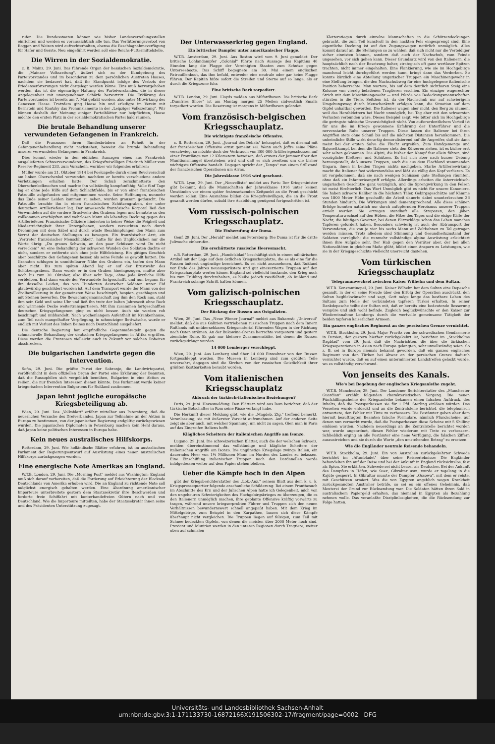rufen. Die Bundesstaaten können wie bisher Landesverteilungsstellen einrichten und werden es voraussichtlich alle tun. Das Verfütterungsverbot von Roggen und Weizen wird aufrechterhalten, ebenso die Beschlagnahmeverfügung für Hafer und Gerste. Neu eingeführt werden soll eine Reichs-Futtermittelstelle.
Die Wirren in der Sozialdemokratie.
c. B. Mainz, 29. Juni. Das führende Organ der hessischen Sozialdemokratie, die „Mainzer Volkszeitung", äußert sich zu der Kundgebung des Parteivorstandes und im besonderen zu dem persönlichen Austreten Haases, nachdem sie bedauert hat, daß ihr Standpunkt infolge des Verbots der Friedenserörterungen nicht dargelegt werden könne. Eins muß hervorgehoben werden, das ist die eigenartige Haltung des Parteivorstandes, die in dieser Angelegenheit mit unangenehmer Schärfe hervortritt. Die Erklärung des Parteivorstandes ist bereits am 7. Mai gefaßt worden, also unter Mitwirkung des Genossen Haase. Trotzdem ging Haase hin und erledigte im Verein mit Bernstein und Kautsky das Pronunziamento in der „Leipziger Volkszeitung". Wir können deshalb der Meinung einiger Parteiblätter nur beipflichten, Haase möchte den ersten Platz in der sozialdemokratischen Partei bald räumen.
Die brutale Behandlung unserer verwundeten Gefangenen in Frankreich.
Daß die Franzosen ihren Bundesbrüdern an Roheit in der Gefangenenbehandlung nicht nachstehen, beweist die brutale Behandlung unserer verwundeten Gefangenen in Frankreich.
Dies kommt wieder in den eidlichen Aussagen eines aus Frankreich ausgelieferten Schwerverwundeten, des Kriegsfreiwilligen Friedrich Müller vom Reserve-Regiment 233, zum Vorschein, worüber wir folgendes erfahren:
Müller wurde am 21. Oktober 1914 bei Poelcapelle durch einen Revolverschuß am linken Oberschenkel verwundet, nachdem er bereits verschiedene andere Verletzungen erhalten hatte. Der Schuß zerschmetterte den Oberschenkelknochen und machte ihn vollständig kampfunfähig. Volle fünf Tage lag er ohne jede Hilfe auf dem Schlachtfelde, bis er von einer französischen Patrouille aufgefunden und mitgenommen wurde. Seine Hoffnungen, nunmehr das Ende seiner Leiden kommen zu sehen, wurden grausam getäuscht. Die Patrouille brachte ihn in einen französischen Schützengraben, der unter deutschem Artilleriefeuer lag. Der anwesende französische Korporal ließ den Verwundeten auf die vordere Brustwehr des Grabens legen und benutzte so den vollkommen erschöpften und wehrlosen Mann als lebendige Deckung gegen das Artilleriefeuer. Französische Offiziere hinderten in keiner Weise die Feigheit und Niederträchtigkeit ihrer Untergebenen, sondern versuchten noch durch Drohungen mit dem Säbel und durch wüste Beschimpfungen den Mann zum Verrat der deutschen Stellungen zu bewegen. Ein französischer Arzt, ein „Vertreter französischer Menschlichkeit", hatte für den Unglücklichen nur die Worte übrig: „Du graues Schwein, an den paar Schüssen wirst Du nicht verrecken!" An eine Behandlung der schweren Wunden des Soldaten dachte er nicht, sondern er entfernte sich ohne jede Hilfeleistung. Ein gütiges Geschick aber beschützte den Gefangenen besser, als seine Feinde es gewollt hatten. Die Granaten schlugen in unmittelbarer Nähe des Grabens ein, trafen den Mann aber nicht. Bis zum späten Abend lag er auf der Brustwehr des Schützengrabens. Dann wurde er in den Graben hineingezogen, mußte aber noch bis zum 30. Oktober, also über acht Tage, ohne jede ärztliche Hilfe verbleiben. Erst dann wurde der Verwundete fortgeschafft, und nun begann für ihn dasselbe Leiden, das von Hunderten deutscher Soldaten unter Eid glaubwürdig geschildert worden ist. Auf dem Transport wurde der Mann von der Zivilbevölkerung in der gemeinsten Weise beschimpft, bespien, geschlagen und mit Steinen beworfen. Die Bewachungsmannschaft zog ihm den Rock aus, stahl ihm sein Geld und seine Uhr und ließ ihn trotz der kalten Jahreszeit ohne Rock und wärmende Decke weitertransportieren. Mit ihm zusammen fortgeschafften deutschen Kriegsgefangenen ging es nicht besser. Auch sie wurden roh beschimpft und mißhandelt. Nach wochenlangem Aufenthalt im Krankenhause, zum Teil nach mangelhafter Verpflegung, in schmutziger Bettwäsche, wurde er endlich mit Verlust des linken Beines nach Deutschland ausgeliefert.
Die deutsche Regierung hat empfindliche Gegenmaßregeln gegen die schmachvolle Behandlung der deutschen Kriegsgefangenen in Afrika ergriffen. Diese werden die Franzosen vielleicht auch in Zukunft vor solchen Roheiten abschrecken.
Die bulgarischen Landwirte gegen die Intervention.
Sofia, 29. Juni. Die größte Partei der Sobranje, die Landwirtepartei, veröffentlicht in dem offiziellen Organ der Partei eine Erklärung der Beamten, daß die Russophilen sich vergeblich bemühen, Bulgarien in eine Aktion zu reißen, die nur fremden Interessen dienen könnte. Das Parlament werde keiner kriegerischen Intervention Bulgariens für Rußland zustimmen.
Japan lehnt jegliche europäische Kriegsbeteiligung ab.
Wien, 29. Juni. Das „Volksblatt" erfährt mittelbar aus Petersburg, daß die neuerlichen Versuche des Dreiverbandes, Japan zur Teilnahme an der Aktion in Europa zu bestimmen, von der japanischen Regierung endgültig zurückgewiesen wurden. Die japanischen Diplomaten in Petersburg machen kein Hehl daraus, daß Japan keine politischen Interessen in Europa habe.
Kein neues australisches Hilfskorps.
Rotterdam, 29. Juni. Wie holländische Blätter erfahren, ist im australischen Parlament der Regierungsentwurf auf Ausrüstung eines neuen australischen Hilfskorps zurückgezogen worden.
Eine energische Note Amerikas an England.
W.T.B. London, 29. Juni. Die „Morning Post" meldet aus Washington: England muß sich darauf vorbereiten, daß die Forderung auf Erleichterung der Blockade Deutschlands von Amerika erhoben wird. Die an England zu richtende Note soll möglichst energisch gehalten werden. Eine Abordnung amerikanischer Importeure unterbreitete gestern dem Staatssekretär ihre Beschwerden und forderte freie Schiffahrt mit konterbandefreien Gütern nach und von Deutschland. Wie die Importeure mitteilten, habe der Staatssekretär ihnen seine und des Präsidenten Unterstützung zugesagt.
Der Unterwasserkrieg gegen England.
Ein britischer Dampfer unter amerikanischer Flagge.
W.T.B. Amsterdam, 29. Juni. Aus Boston wird vom 9. Juni gemeldet: Der britische Lohlandampfer „Colonial" führte nach Aussage des Kapitäns 40 Stunden lang die Flagge der Vereinigten Staaten zum Schutze gegen Unterseeboote. Das Schiff begegnete am 30. Mai einem englischen Patrouillenboot, das ihm befahl, entweder eine neutrale oder gar keine Flagge führen. Der Kapitän hißte sofort die Streifen und Sterne auf so lange, als er durch die Kriegszone fuhr.
Eine britische Bark torpediert.
W.T.B. London, 29. Juni. Lloyds melden aus Milfordhaven: Die britische Bark „Dumfries Shore" ist am Montag morgen 25 Meilen südwestlich Smalls torpediert worden. Die Besatzung ist morgens in Milfordhaven gelandet.
Vom französisch-belgischen Kriegsschauplatz.
Die wichtigste französische Offensive.
c. B. Rotterdam, 29. Juni. „Journal des Debats" behauptet, daß es diesmal mit der französischen Offensive ernst gemeint sei. Wenn auch Joffre seine Pläne verschwieg, so möchte doch der Verbrauch von 300 000 Artilleriegeschossen auf einer Frontlänge von 12 Kilometern beweisen, daß erstens der Jammer über den Munitionsmangel übertrieben wird und daß es sich zweitens um die bisher wichtigste Offensive handelt. Dagegen spricht der „Temps" von einem Stillstand der französischen Operationen um Arras.
Die Jahresklasse 1916 wird geschont.
W.T.B. Lyon, 29. Juni. Der „Nouvelliste" meldet aus Paris: Der Kriegsminister gibt bekannt, daß die Mannschaften der Jahresklasse 1916 unter keinen Umständen vor einem später festzusetzenden Zeitpunkt an die Front geschickt werden sollen. Eine Ausnahme bilden die Kriegsfreiwilligen, die an die Front gesandt werden dürfen, sobald ihre Ausbildung genügend fortgeschritten ist.
Vom russisch-polnischen Kriegsschauplatz.
Die Einberufung der Duma.
Genf, 29. Juni. Der „Herald" meldet aus Petersburg: Die Duma ist für die dritte Juliwoche einberufen.
Die erschütterte russische Heeresmacht.
c.B. Rotterdam, 29. Juni. „Handelsblad" beschäftigt sich in einem militärischen Artikel mit der Lage auf dem östlichen Kriegsschauplatze, die es als eine für die Russen äußerst ungünstige bezeichnet. Es sei nicht anzunehmen, daß Rußland vor Ende des Jahres neuausgerüstete und gut einexerzierte Truppen auf den Kriegsschauplatz werfen könne. England sei vielleicht imstande, den Krieg noch bis zum Frühling durchzuhalten, es bleibe jedoch zweifelhaft, ob Rußland und Frankreich solange Schritt halten können.
Vom galizisch-polnischen Kriegsschauplatz.
Der Rückzug der Russen aus Ostgalizien.
Wien, 29. Juni. Das „Neue Wiener Journal" meldet aus Bukarest: „Universul" meldet, daß die aus Galizien vertriebenen russischen Truppen nach dem Innern Rußlands mit unübersehbares Kriegsmaterial führenden Wagen in der Richtung nach Osten strömen. An der Bukowina-Grenze herrschte vorgestern und gestern ziemliche Ruhe. Es gab nur kleinere Zusammenstöße, bei denen die Russen zurückgedrängt wurden.
14 000 Lemberger verschleppt.
Wien, 29. Juni. Aus Lemberg sind über 14 000 Einwohner von den Russen fortgeschleppt worden. Die Museen in Lemberg sind zum größten Teile unversehrt, dagegen sind die Kirchen von der russischen Geistlichkeit ihrer größten Kostbarkeiten beraubt worden.
Vom italienischen Kriegsschauplatz
Abbruch der türkisch-italienischen Beziehungen?
Paris, 29. Juni. Havasmeldung. Den Blättern wird aus Rom berichtet, daß der türkische Botschafter in Rom seine Pässe verlangt habe.
Die Herkunft dieser Meldung gibt, wie die „Magdeb. Ztg." treffend bemerkt, Veranlassung, sie mit äußerster Vorsicht aufzunehmen. Auf der anderen Seite zeigt sie aber auch, mit welcher Spannung, um nicht zu sagen, Gier, man in Paris auf das Eingreifen Italiens hofft.
Klägliches Scheitern der italienischen Angriffe am Isonzo.
Lugano, 29. Juni. Die schweizerischen Blätter, auch die der welschen Schweiz, melden übereinstimmend das vollständige und klägliche Scheitern der italienischen Angriffe am Isonzo. Die ungünstige Kriegslage zwinge Italien, ein dauerndes Heer von 1½ Millionen Mann im Norden des Landes zu belassen. Eine Einschiffung italienischer Truppen nach den Dardanellen werde infolgedessen weiter auf dem Papier stehen bleiben.
Ueber die Kämpfe hoch in den Alpen
gibt der Kriegsberichterstatter des „Lok.-Anz." seinem Blatt aus dem k. u. k. Kriegspressequartier folgende anschauliche Schilderung: Bei einem Frontbesuch im Abschnitte des Krn und der Julischen Alpen hatte ich Gelegenheit, mich von den ungeheuren Schwierigkeiten des Hochgebirgskrieges zu überzeugen, die es den Italienern unmöglich machen, ihre geplante Offensive kräftig vorwärts zu tragen, während unsere kriegserprobten Führer und Truppen sich den neuen Verhältnissen bewundernswert schnell angepaßt haben. Mit dem Krieg im Mittelgebirge, zum Beispiel in den Karpathen, lassen sich diese Kämpfe überhaupt nicht vergleichen. Die Truppen liegen auf felsigen, zum Teil mit Schnee bedeckten Gipfeln, von denen die meisten über 2000 Meter hoch sind. Proviant und Munition werden in den unteren Regionen durch Tragtiere, weiter oben auf schmalen
Kletterstiegen durch einzelne Mannschaften in die Schützendeckungen gebracht, die zum Teil kunstvoll in den nackten Fels eingesprengt sind. Eine eigentliche Deckung ist auf den Zugangswegen natürlich unmöglich. Alles kommt darauf an, die Stellungen so zu wählen, daß sich nicht nur die Verteidiger sicher einnisten können, sondern daß auch der Nachschub, vom Feinde ungesehen, vor sich gehen kann. Dieser Grundsatz wird von den Italienern, die hauptsächlich nach der Besetzung hoher, strategisch oft ganz wertloser Spitzen trachten, nicht immer eingehalten. Eine Flankierung, wie sie im Hochgebirge manchmal leicht durchgeführt werden kann, bringt dann das Verderben. So konnte kürzlich eine Abteilung ungarischer Truppen ein Maschinengewehr in eine Stellung bringen, die den Nachschubweg für eine hochgelegene italienische Position beherrschte. Man wartete, bis auf dem deutlich sichtbaren Steig eine Kolonne von vierzig beladenen Tragtieren erschien. Ein einziger wagerechter Strich mit dem Maschinengewehr — und Pferde wie Bedeckungsmannschaften stürzten in die Tiefe. Seitdem ist, da der Nachschub nur auf schwierigem Umgehungsweg durch Menschenkraft erfolgen kann, die Situation auf dem Gipfel unhaltbar geworden. Die Italiener wagen aber nicht, den Berg zu räumen, weil das Herabklettern bei Nacht unmöglich, bei Tag aber mit den schwersten Verlusten verbunden wäre. Dieses Beispiel zeigt, wie bitter sich im Hochgebirge die geringste taktische Unvorsichtigkeit rächt. Von außerordentlichem Vorteil ist für uns die im Kriege gewonnene Erfahrung der Unterführer und die nervenstarke Ruhe unserer Truppen. Diese lassen die Italiener bei ihren Angriffen stets ohne Schuß bis auf die nächsten Distanzen herankommen. Die unheimliche Stille wirkt derartig demoralisierend auf die Angreifer, daß sie dann meist bei der ersten Salve die Flucht ergreifen. Zum Handgemenge und Bajonettkampf, bei dem die Italiener stets den Kürzeren ziehen, ist es bisher erst sehr selten gekommen. Die Alpini, die bisher den Kampf fast allein führen, sind vorzügliche Kletterer und Schützen. Es hat sich aber nach kurzer Uebung herausgestellt, daß unsere Truppen, auch die aus dem Flachland stammenden Ungarn, ihnen in beiden Tingen nichts nachgeben. Starke Artilleriewirkung macht die Italiener fast widerstandslos und läßt sie völlig den Kopf verlieren. Es ist vorgekommen, daß sie nach wenigen Schüssen gute Stellungen räumten, ohne daß ein Infanterieangriff erfolgte. Allerdings arbeiten die österreichisch-ungarischen Geschütze ganz vorzüglich, und die Sprengwirkung in den Felsen ist meist fürchterlich. Das Wort Unmöglich gibt es nicht für unsere Kanoniere. Sie haben schwere Kaliber in die höchsten Täler, Gebirgsgeschütze auf Kämme von 1800 Meter Höhe geschafft; die Arbeit dauerte dabei ununterbrochen 36 Stunden hindurch. Die Wirkungen sind dementsprechend. Alle diese schönen Erfolge konnten natürlich nur durch aufopfernden Heroismus unserer Truppen erzielt werden. Sie ertragen standhaft alle Strapazen, den jähen Temperaturwechsel auf den Höhen, die Hitze des Tages und die eisige Kälte der Nacht, die häufigen Gewitter, bei denen Blitzschläge schon das Leben manches Tapferen gefordert haben. Besonders schwierig ist auch der Abtransport der Verwundeten, die von je vier bis sechs Mann auf Zeltbahnen zu Tal getragen werden müssen. Trotz alledem sind Stimmung und Gesundheitszustand der Soldaten vorzüglich; die nunmehr vollständige alpine Ausrüstung erleichtert ihnen ihre Aufgabe sehr. Der Haß gegen den Verräter aber, der bei allen Nationalitäten in gleichem Maße glüht, bildet einen Ansporn zu Leistungen, wie sie in der Kriegsgeschichte vielleicht unerreicht dastehen.
Vom türkischen Kriegsschauplatz
Telegrammwechsel zwischen Kaiser Wilhelm und dem Sultan.
W.T.B. Konstantinopel, 29. Juni. Kaiser Wilhelm hat dem Sultan eine Depesche gesandt, in der er seine Freude über den Erfolg der Operation ausdrückt, den Sultan beglückwünscht und sagt, Gott möge lange das kostbare Leben des Sultans zum Heile der verbündeten tapferen Türkei erhalten. In seiner Dankdepesche teilte der Sultan mit, daß er bereits eine bedeutende Besserung verspüre und sich wohl befinde. Zugleich beglückwünschte er den Kaiser zur Wiedereinnahme Lembergs durch die wertvolle gemeinsame Tätigkeit der beiden tapferen kaiserlichen Armeen.
Ein ganzes englisches Regiment an der persischen Grenze vernichtet.
W.T.B. Stockholm, 29. Juni. Major Pravitz von der schwedischen Gendarmerie in Persien, der gestern hierher zurückgekehrt ist, berichtet im „Stockholms Dagblad" vom 29. Juni, daß die Nachrichten, die über die türkischen Kriegsoperationen in Asien nach Europa gelangten, sehr unvollständig seien. So z. B. sei in Europa niemals bekannt geworden, daß ein ganzes englisches Regiment von den Türken bei Ahwaz an der persischen Grenze dadurch vernichtet wurde, daß es auf einen unterminierten Landstreifen gelockt wurde, wo es vollständig verschwand.
Von jenseits des Kanals.
Wie's bei Begebung der englischen Kriegsanleihe zugeht.
W.T.B. Manchester, 29. Juni. Der Londoner Berichterstatter des „Manchester Guardian" erzählt folgenden charakteristischen Vorgang: Die neuen Fünfshillingscheine der Kriegsanleihe bekamen einen falschen Aufdruck, des Inhalts, daß die Postsparkassen sie für 1 Pfd. Sterling einlösen würden. Das Versehen wurde entdeckt und an die Zentralstelle berichtet, die telephonisch antwortete, den Fehler mit Tinte zu verbessern. Die Postämter gaben aber dem hiermit beauftragten Beamten falsche Formulare, nämlich Pfundscheine, auf denen nun vermerkt wurde, daß die Postsparkassen diese Scheine mit 5 Shilling einlösen würden. Nachdem neuerdings an die Zentralstelle berichtet worden war, wurde angeordnet, diesen Fehler wiederum mit Tinte zu verbessern. Schließlich erging an alle Postämter eine neue Verfügung, die falschen Ziffern auszustreichen und sie durch die Worte „den umstehenden Betrag" zu ersetzen.
Wie die Engländer neutrale Reisende behandeln.
W.T.B. Stockholm, 29. Juni. Ein von Australien zurückgekehrter Schwede berichtet im „Aftonbladet" über seine Reiseerlebnisse: Die Engländer behandelten ihn auf der Reise und bei der Ankunft in England rücksichtslos, fast als Spion. Sie erklärten, Schwede sei nicht besser als Deutscher. Bei der Ankunft des Dampfers in Häfen, wie Suez, Gibraltar usw., wurde er tagelang in die Kajüte gesperrt. In Gibraltar musste der Dampfer „Ossowa", mit dem er reiste, mit Geschützen armiert. Was die von Egypten angeblich wegen Krankheit zurückgesandten Australier beträfe, so sei es ein offenes Geheimnis, daß Meuterei der Grund zur Rücksendung war. Die Soldaten hätten ihren Sold in australischem Papiergeld erhalten, das niemand in Egypten als Bezahlung nehmen wolle. Das veranlaßte Disziplinlosigkeiten, die die Rücksendung zur Folge hatten.
Universitäts- und Landesbibliothek Sachsen-Anhalt
urn:nbn:de:gbv:3:1-171133730-16872166X191506302-17/fragment/page=0002 DFG